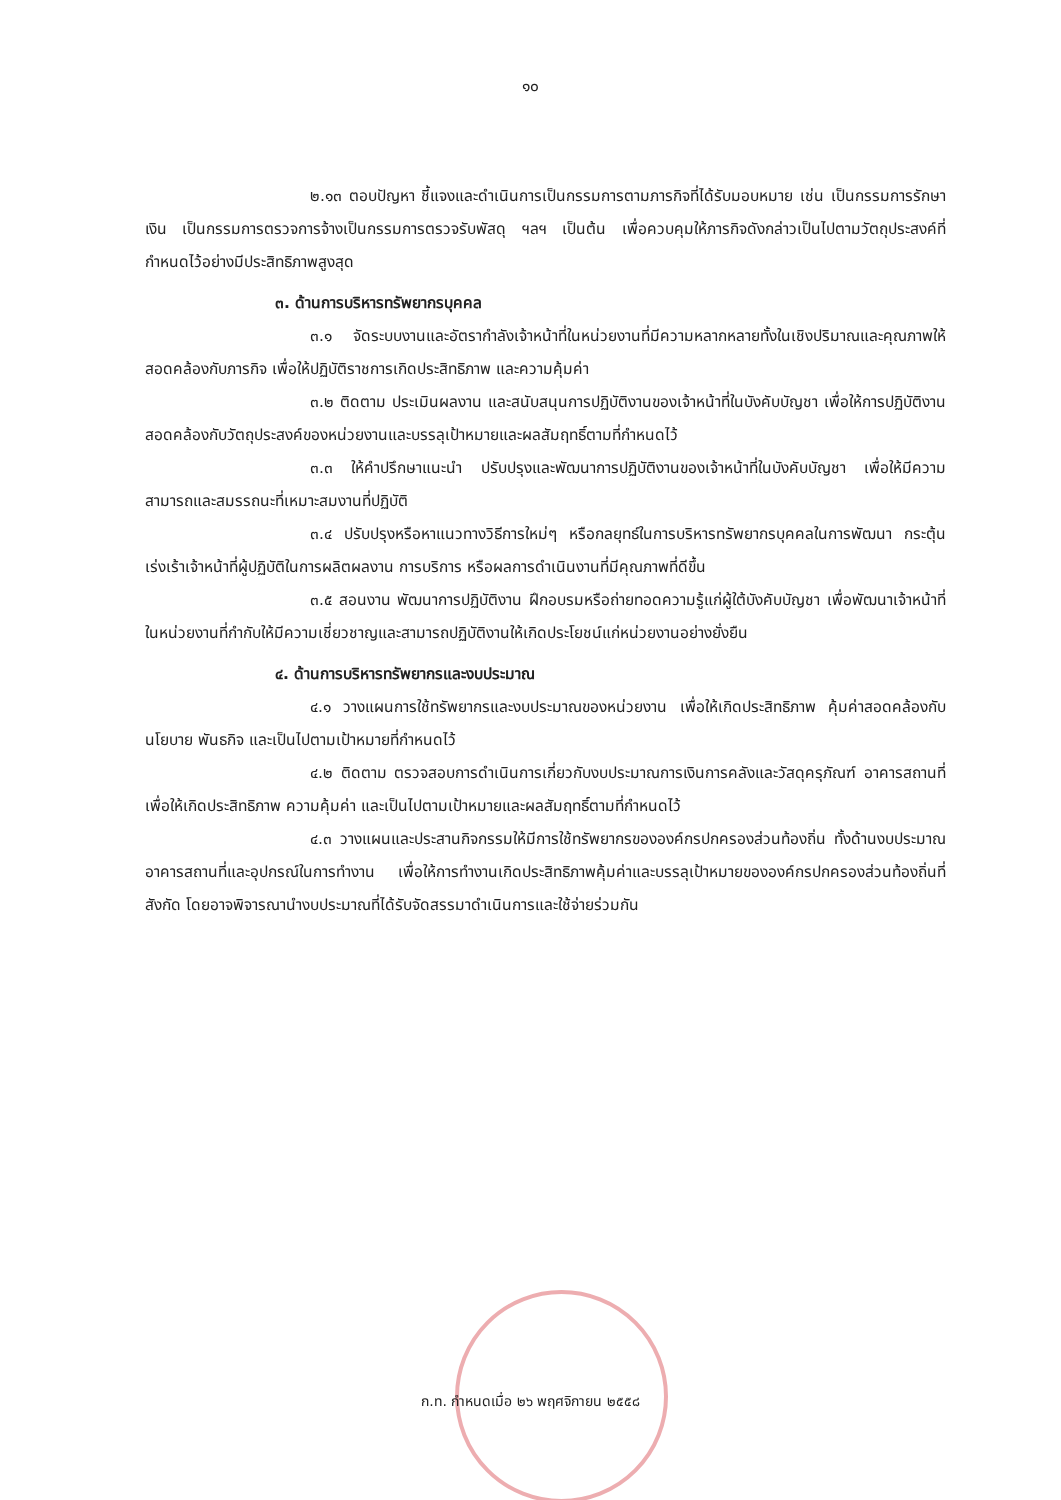๑๐
๒.๑๓ ตอบปัญหา ชี้แจงและดำเนินการเป็นกรรมการตามภารกิจที่ได้รับมอบหมาย เช่น เป็นกรรมการรักษาเงิน เป็นกรรมการตรวจการจ้างเป็นกรรมการตรวจรับพัสดุ ฯลฯ เป็นต้น เพื่อควบคุมให้ภารกิจดังกล่าวเป็นไปตามวัตถุประสงค์ที่กำหนดไว้อย่างมีประสิทธิภาพสูงสุด
๓. ด้านการบริหารทรัพยากรบุคคล
๓.๑ จัดระบบงานและอัตรากำลังเจ้าหน้าที่ในหน่วยงานที่มีความหลากหลายทั้งในเชิงปริมาณและคุณภาพให้สอดคล้องกับภารกิจ เพื่อให้ปฏิบัติราชการเกิดประสิทธิภาพ และความคุ้มค่า
๓.๒ ติดตาม ประเมินผลงาน และสนับสนุนการปฏิบัติงานของเจ้าหน้าที่ในบังคับบัญชา เพื่อให้การปฏิบัติงานสอดคล้องกับวัตถุประสงค์ของหน่วยงานและบรรลุเป้าหมายและผลสัมฤทธิ์ตามที่กำหนดไว้
๓.๓ ให้คำปรึกษาแนะนำ ปรับปรุงและพัฒนาการปฏิบัติงานของเจ้าหน้าที่ในบังคับบัญชา เพื่อให้มีความสามารถและสมรรถนะที่เหมาะสมงานที่ปฏิบัติ
๓.๔ ปรับปรุงหรือหาแนวทางวิธีการใหม่ๆ หรือกลยุทธ์ในการบริหารทรัพยากรบุคคลในการพัฒนา กระตุ้น เร่งเร้าเจ้าหน้าที่ผู้ปฏิบัติในการผลิตผลงาน การบริการ หรือผลการดำเนินงานที่มีคุณภาพที่ดีขึ้น
๓.๕ สอนงาน พัฒนาการปฏิบัติงาน ฝึกอบรมหรือถ่ายทอดความรู้แก่ผู้ใต้บังคับบัญชา เพื่อพัฒนาเจ้าหน้าที่ในหน่วยงานที่กำกับให้มีความเชี่ยวชาญและสามารถปฏิบัติงานให้เกิดประโยชน์แก่หน่วยงานอย่างยั่งยืน
๔. ด้านการบริหารทรัพยากรและงบประมาณ
๔.๑ วางแผนการใช้ทรัพยากรและงบประมาณของหน่วยงาน เพื่อให้เกิดประสิทธิภาพ คุ้มค่าสอดคล้องกับนโยบาย พันธกิจ และเป็นไปตามเป้าหมายที่กำหนดไว้
๔.๒ ติดตาม ตรวจสอบการดำเนินการเกี่ยวกับงบประมาณการเงินการคลังและวัสดุครุภัณฑ์ อาคารสถานที่ เพื่อให้เกิดประสิทธิภาพ ความคุ้มค่า และเป็นไปตามเป้าหมายและผลสัมฤทธิ์ตามที่กำหนดไว้
๔.๓ วางแผนและประสานกิจกรรมให้มีการใช้ทรัพยากรขององค์กรปกครองส่วนท้องถิ่น ทั้งด้านงบประมาณ อาคารสถานที่และอุปกรณ์ในการทำงาน เพื่อให้การทำงานเกิดประสิทธิภาพคุ้มค่าและบรรลุเป้าหมายขององค์กรปกครองส่วนท้องถิ่นที่สังกัด โดยอาจพิจารณานำงบประมาณที่ได้รับจัดสรรมาดำเนินการและใช้จ่ายร่วมกัน
ก.ท. กำหนดเมื่อ ๒๖ พฤศจิกายน ๒๕๕๘